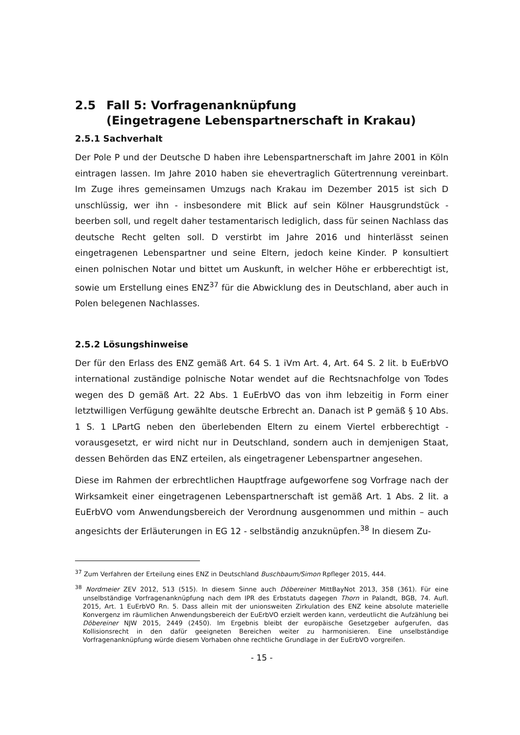2.5 Fall 5: Vorfragenanknüpfung
(Eingetragene Lebenspartnerschaft in Krakau)
2.5.1 Sachverhalt
Der Pole P und der Deutsche D haben ihre Lebenspartnerschaft im Jahre 2001 in Köln eintragen lassen. Im Jahre 2010 haben sie ehevertraglich Gütertrennung vereinbart. Im Zuge ihres gemeinsamen Umzugs nach Krakau im Dezember 2015 ist sich D unschlüssig, wer ihn - insbesondere mit Blick auf sein Kölner Hausgrundstück - beerben soll, und regelt daher testamentarisch lediglich, dass für seinen Nachlass das deutsche Recht gelten soll. D verstirbt im Jahre 2016 und hinterlässt seinen eingetragenen Lebenspartner und seine Eltern, jedoch keine Kinder. P konsultiert einen polnischen Notar und bittet um Auskunft, in welcher Höhe er erbberechtigt ist, sowie um Erstellung eines ENZ<sup>37</sup> für die Abwicklung des in Deutschland, aber auch in Polen belegenen Nachlasses.
2.5.2 Lösungshinweise
Der für den Erlass des ENZ gemäß Art. 64 S. 1 iVm Art. 4, Art. 64 S. 2 lit. b EuErbVO international zuständige polnische Notar wendet auf die Rechtsnachfolge von Todes wegen des D gemäß Art. 22 Abs. 1 EuErbVO das von ihm lebzeitig in Form einer letztwilligen Verfügung gewählte deutsche Erbrecht an. Danach ist P gemäß § 10 Abs. 1 S. 1 LPartG neben den überlebenden Eltern zu einem Viertel erbberechtigt - vorausgesetzt, er wird nicht nur in Deutschland, sondern auch in demjenigen Staat, dessen Behörden das ENZ erteilen, als eingetragener Lebenspartner angesehen.
Diese im Rahmen der erbrechtlichen Hauptfrage aufgeworfene sog Vorfrage nach der Wirksamkeit einer eingetragenen Lebenspartnerschaft ist gemäß Art. 1 Abs. 2 lit. a EuErbVO vom Anwendungsbereich der Verordnung ausgenommen und mithin – auch angesichts der Erläuterungen in EG 12 - selbständig anzuknüpfen.<sup>38</sup> In diesem Zu-
<sup>37</sup> Zum Verfahren der Erteilung eines ENZ in Deutschland Buschbaum/Simon Rpfleger 2015, 444.
<sup>38</sup> Nordmeier ZEV 2012, 513 (515). In diesem Sinne auch Döbereiner MittBayNot 2013, 358 (361). Für eine unselbständige Vorfragenanknüpfung nach dem IPR des Erbstatuts dagegen Thorn in Palandt, BGB, 74. Aufl. 2015, Art. 1 EuErbVO Rn. 5. Dass allein mit der unionsweiten Zirkulation des ENZ keine absolute materielle Konvergenz im räumlichen Anwendungsbereich der EuErbVO erzielt werden kann, verdeutlicht die Aufzählung bei Döbereiner NJW 2015, 2449 (2450). Im Ergebnis bleibt der europäische Gesetzgeber aufgerufen, das Kollisionsrecht in den dafür geeigneten Bereichen weiter zu harmonisieren. Eine unselbständige Vorfragenanknüpfung würde diesem Vorhaben ohne rechtliche Grundlage in der EuErbVO vorgreifen.
- 15 -